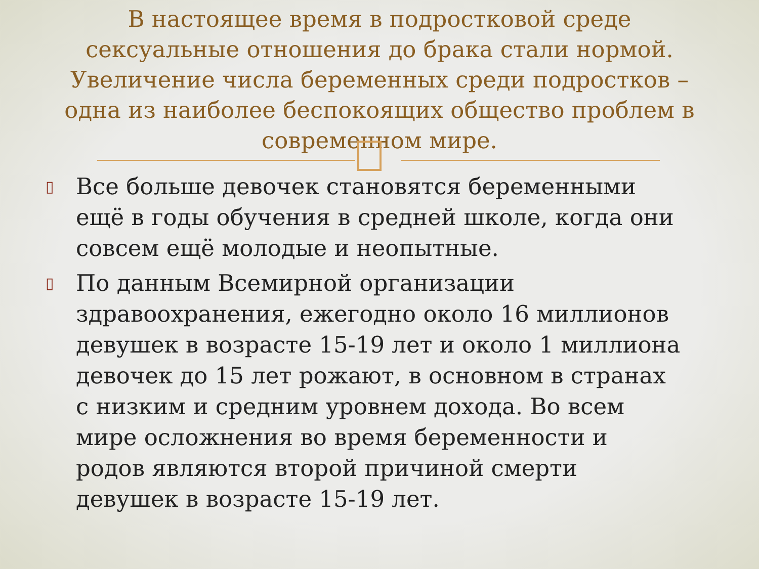В настоящее время в подростковой среде сексуальные отношения до брака стали нормой. Увеличение числа беременных среди подростков – одна из наиболее беспокоящих общество проблем в современном мире.
▯ Все больше девочек становятся беременными ещё в годы обучения в средней школе, когда они совсем ещё молодые и неопытные.
▯ По данным Всемирной организации здравоохранения, ежегодно около 16 миллионов девушек в возрасте 15-19 лет и около 1 миллиона девочек до 15 лет рожают, в основном в странах с низким и средним уровнем дохода. Во всем мире осложнения во время беременности и родов являются второй причиной смерти девушек в возрасте 15-19 лет.